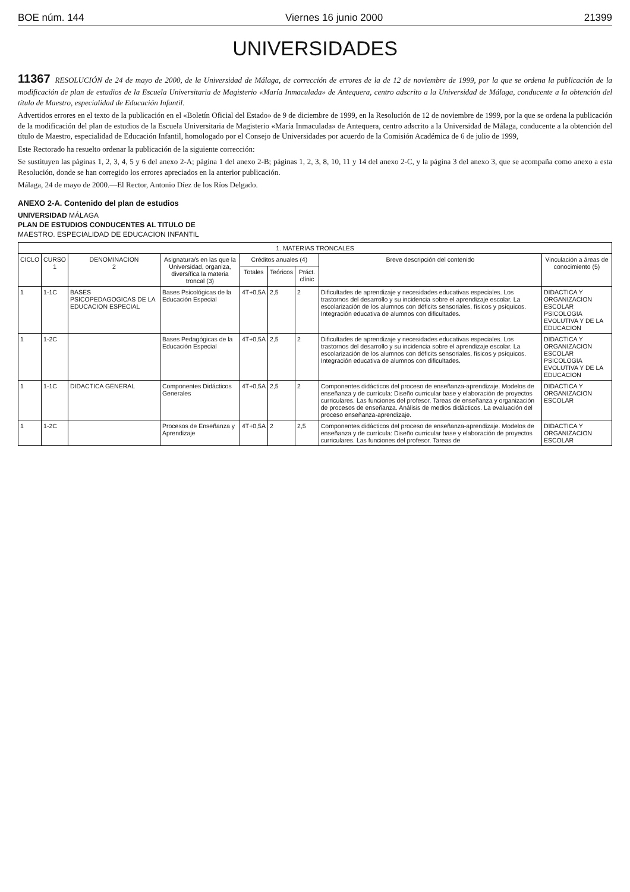BOE núm. 144 Viernes 16 junio 2000 21399
UNIVERSIDADES
11367 RESOLUCIÓN de 24 de mayo de 2000, de la Universidad de Málaga, de corrección de errores de la de 12 de noviembre de 1999, por la que se ordena la publicación de la modificación de plan de estudios de la Escuela Universitaria de Magisterio «María Inmaculada» de Antequera, centro adscrito a la Universidad de Málaga, conducente a la obtención del título de Maestro, especialidad de Educación Infantil.
Advertidos errores en el texto de la publicación en el «Boletín Oficial del Estado» de 9 de diciembre de 1999, en la Resolución de 12 de noviembre de 1999, por la que se ordena la publicación de la modificación del plan de estudios de la Escuela Universitaria de Magisterio «María Inmaculada» de Antequera, centro adscrito a la Universidad de Málaga, conducente a la obtención del título de Maestro, especialidad de Educación Infantil, homologado por el Consejo de Universidades por acuerdo de la Comisión Académica de 6 de julio de 1999,
Este Rectorado ha resuelto ordenar la publicación de la siguiente corrección:
Se sustituyen las páginas 1, 2, 3, 4, 5 y 6 del anexo 2-A; página 1 del anexo 2-B; páginas 1, 2, 3, 8, 10, 11 y 14 del anexo 2-C, y la página 3 del anexo 3, que se acompaña como anexo a esta Resolución, donde se han corregido los errores apreciados en la anterior publicación.
Málaga, 24 de mayo de 2000.—El Rector, Antonio Díez de los Ríos Delgado.
ANEXO 2-A. Contenido del plan de estudios
UNIVERSIDAD MÁLAGA
PLAN DE ESTUDIOS CONDUCENTES AL TITULO DE
MAESTRO. ESPECIALIDAD DE EDUCACION INFANTIL
| 1. MATERIAS TRONCALES | | | | | | | | |
| --- | --- | --- | --- | --- | --- | --- | --- | --- |
| CICLO | CURSO 1 | DENOMINACION 2 | Asignatura/s en las que la Universidad, organiza, diversífica la materia troncal (3) | Créditos anuales (4) | | | Breve descripción del contenido | Vinculación a áreas de conocimiento (5) |
| | | | | Totales | Teóricos | Práct. clínic | | |
| 1 | 1-1C | BASES PSICOPEDAGOGICAS DE LA EDUCACION ESPECIAL | Bases Psicológicas de la Educación Especial | 4T+0,5A | 2,5 | 2 | Dificultades de aprendizaje y necesidades educativas especiales. Los trastornos del desarrollo y su incidencia sobre el aprendizaje escolar. La escolarización de los alumnos con déficits sensoriales, físicos y psíquicos. Integración educativa de alumnos con dificultades. | DIDACTICA Y ORGANIZACION ESCOLAR PSICOLOGIA EVOLUTIVA Y DE LA EDUCACION |
| 1 | 1-2C | | Bases Pedagógicas de la Educación Especial | 4T+0,5A | 2,5 | 2 | Dificultades de aprendizaje y necesidades educativas especiales. Los trastornos del desarrollo y su incidencia sobre el aprendizaje escolar. La escolarización de los alumnos con déficits sensoriales, físicos y psíquicos. Integración educativa de alumnos con dificultades. | DIDACTICA Y ORGANIZACION ESCOLAR PSICOLOGIA EVOLUTIVA Y DE LA EDUCACION |
| 1 | 1-1C | DIDACTICA GENERAL | Componentes Didácticos Generales | 4T+0,5A | 2,5 | 2 | Componentes didácticos del proceso de enseñanza-aprendizaje. Modelos de enseñanza y de currícula: Diseño curricular base y elaboración de proyectos curriculares. Las funciones del profesor. Tareas de enseñanza y organización de procesos de enseñanza. Análisis de medios didácticos. La evaluación del proceso enseñanza-aprendizaje. | DIDACTICA Y ORGANIZACION ESCOLAR |
| 1 | 1-2C | | Procesos de Enseñanza y Aprendizaje | 4T+0,5A | 2 | 2,5 | Componentes didácticos del proceso de enseñanza-aprendizaje. Modelos de enseñanza y de currícula: Diseño curricular base y elaboración de proyectos curriculares. Las funciones del profesor. Tareas de | DIDACTICA Y ORGANIZACION ESCOLAR |